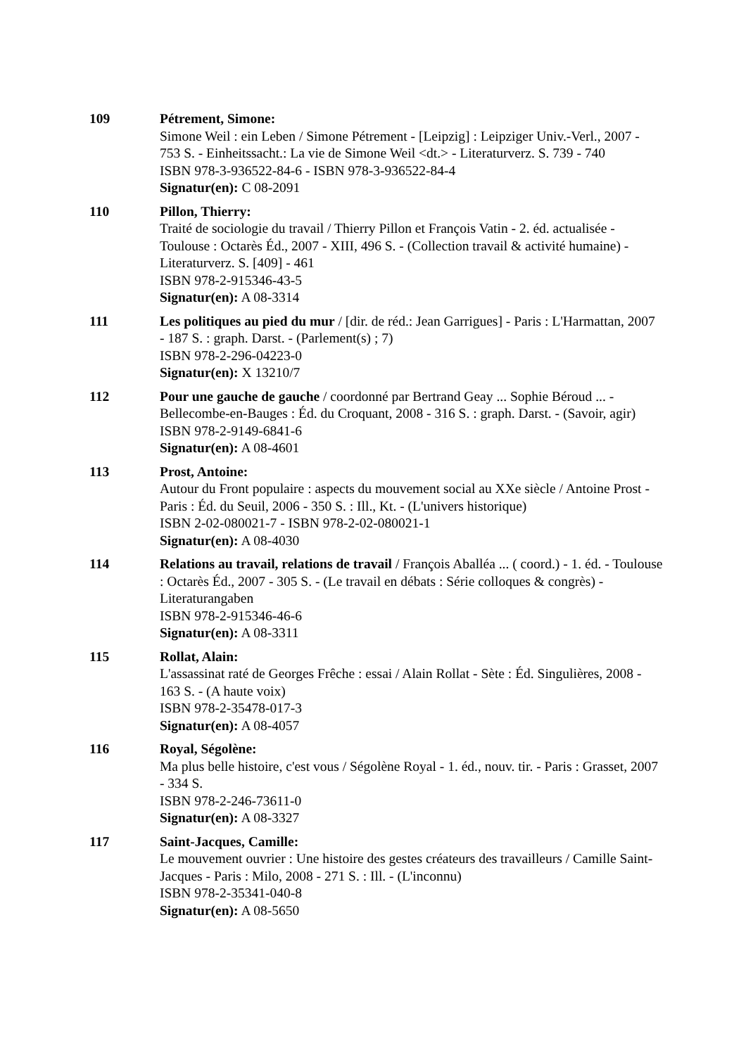109 Pétrement, Simone:
Simone Weil : ein Leben / Simone Pétrement - [Leipzig] : Leipziger Univ.-Verl., 2007 - 753 S. - Einheitssacht.: La vie de Simone Weil <dt.> - Literaturverz. S. 739 - 740
ISBN 978-3-936522-84-6 - ISBN 978-3-936522-84-4
Signatur(en): C 08-2091
110 Pillon, Thierry:
Traité de sociologie du travail / Thierry Pillon et François Vatin - 2. éd. actualisée - Toulouse : Octarès Éd., 2007 - XIII, 496 S. - (Collection travail & activité humaine) - Literaturverz. S. [409] - 461
ISBN 978-2-915346-43-5
Signatur(en): A 08-3314
111 Les politiques au pied du mur / [dir. de réd.: Jean Garrigues] - Paris : L'Harmattan, 2007 - 187 S. : graph. Darst. - (Parlement(s) ; 7)
ISBN 978-2-296-04223-0
Signatur(en): X 13210/7
112 Pour une gauche de gauche / coordonné par Bertrand Geay ... Sophie Béroud ... - Bellecombe-en-Bauges : Éd. du Croquant, 2008 - 316 S. : graph. Darst. - (Savoir, agir)
ISBN 978-2-9149-6841-6
Signatur(en): A 08-4601
113 Prost, Antoine:
Autour du Front populaire : aspects du mouvement social au XXe siècle / Antoine Prost - Paris : Éd. du Seuil, 2006 - 350 S. : Ill., Kt. - (L'univers historique)
ISBN 2-02-080021-7 - ISBN 978-2-02-080021-1
Signatur(en): A 08-4030
114 Relations au travail, relations de travail / François Aballéa ... ( coord.) - 1. éd. - Toulouse : Octarès Éd., 2007 - 305 S. - (Le travail en débats : Série colloques & congrès) - Literaturangaben
ISBN 978-2-915346-46-6
Signatur(en): A 08-3311
115 Rollat, Alain:
L'assassinat raté de Georges Frêche : essai / Alain Rollat - Sète : Éd. Singulières, 2008 - 163 S. - (A haute voix)
ISBN 978-2-35478-017-3
Signatur(en): A 08-4057
116 Royal, Ségolène:
Ma plus belle histoire, c'est vous / Ségolène Royal - 1. éd., nouv. tir. - Paris : Grasset, 2007 - 334 S.
ISBN 978-2-246-73611-0
Signatur(en): A 08-3327
117 Saint-Jacques, Camille:
Le mouvement ouvrier : Une histoire des gestes créateurs des travailleurs / Camille Saint-Jacques - Paris : Milo, 2008 - 271 S. : Ill. - (L'inconnu)
ISBN 978-2-35341-040-8
Signatur(en): A 08-5650